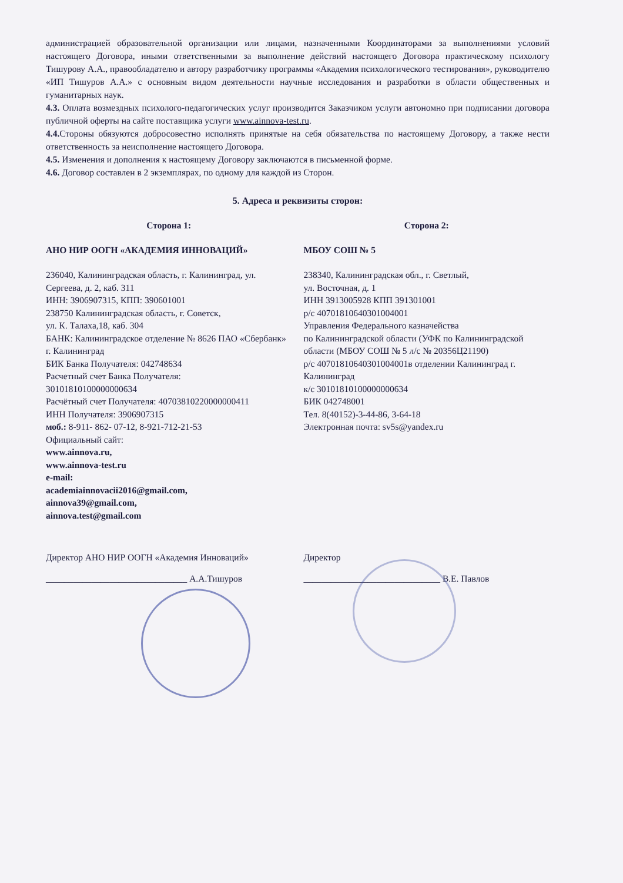администрацией образовательной организации или лицами, назначенными Координаторами за выполнениями условий настоящего Договора, иными ответственными за выполнение действий настоящего Договора практическому психологу Тишурову А.А., правообладателю и автору разработчику программы «Академия психологического тестирования», руководителю «ИП Тишуров А.А.» с основным видом деятельности научные исследования и разработки в области общественных и гуманитарных наук.
4.3. Оплата возмездных психолого-педагогических услуг производится Заказчиком услуги автономно при подписании договора публичной оферты на сайте поставщика услуги www.ainnova-test.ru.
4.4. Стороны обязуются добросовестно исполнять принятые на себя обязательства по настоящему Договору, а также нести ответственность за неисполнение настоящего Договора.
4.5. Изменения и дополнения к настоящему Договору заключаются в письменной форме.
4.6. Договор составлен в 2 экземплярах, по одному для каждой из Сторон.
5. Адреса и реквизиты сторон:
Сторона 1:
АНО НИР ООГН «АКАДЕМИЯ ИННОВАЦИЙ»
236040, Калининградская область, г. Калининград, ул. Сергеева, д. 2, каб. 311
ИНН: 3906907315, КПП: 390601001
238750 Калининградская область, г. Советск,
ул. К. Талаха,18, каб. 304
БАНК: Калининградское отделение № 8626 ПАО «Сбербанк» г. Калининград
БИК Банка Получателя: 042748634
Расчетный счет Банка Получателя:
30101810100000000634
Расчётный счет Получателя: 40703810220000000411
ИНН Получателя: 3906907315
моб.: 8-911- 862- 07-12, 8-921-712-21-53
Официальный сайт:
www.ainnova.ru,
www.ainnova-test.ru
e-mail:
academiainnovacii2016@gmail.com,
ainnova39@gmail.com,
ainnova.test@gmail.com
Сторона 2:
МБОУ СОШ № 5
238340, Калининградская обл., г. Светлый,
ул. Восточная, д. 1
ИНН 3913005928 КПП 391301001
р/с 40701810640301004001
Управления Федерального казначейства
по Калининградской области (УФК по Калининградской области (МБОУ СОШ № 5 л/с № 20356Ц21190)
р/с 40701810640301004001в отделении Калининград г. Калининград
к/с 30101810100000000634
БИК 042748001
Тел. 8(40152)-3-44-86, 3-64-18
Электронная почта: sv5s@yandex.ru
Директор АНО НИР ООГН «Академия Инноваций»
_______________________________ А.А.Тишуров
Директор
______________________________ В.Е. Павлов